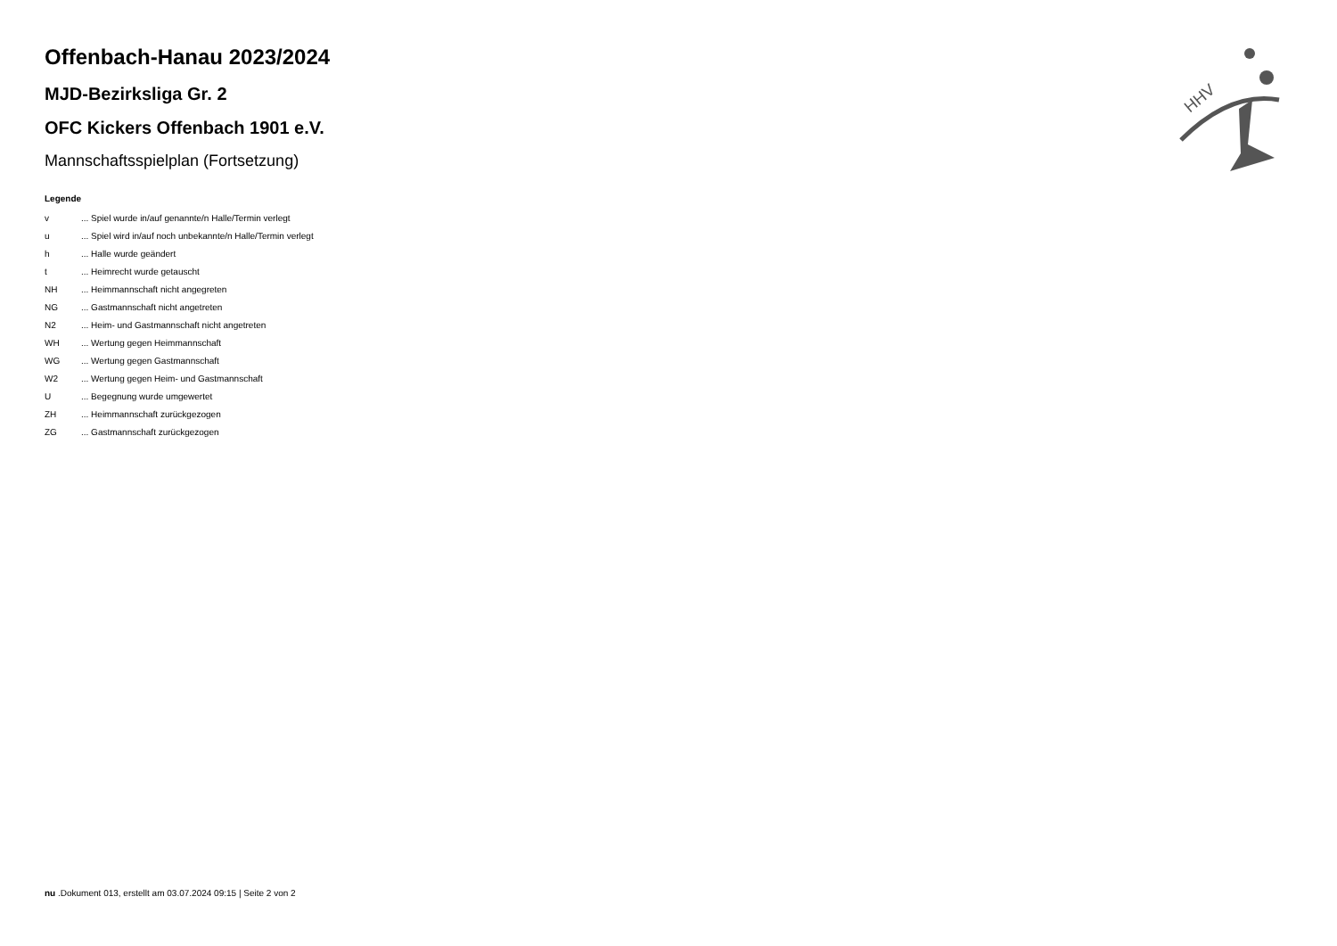HHV
Offenbach-Hanau 2023/2024
MJD-Bezirksliga Gr. 2
OFC Kickers Offenbach 1901 e.V.
Mannschaftsspielplan (Fortsetzung)
Legende
| v | ... Spiel wurde in/auf genannte/n Halle/Termin verlegt |
| u | ... Spiel wird in/auf noch unbekannte/n Halle/Termin verlegt |
| h | ... Halle wurde geändert |
| t | ... Heimrecht wurde getauscht |
| NH | ... Heimmannschaft nicht angegreten |
| NG | ... Gastmannschaft nicht angetreten |
| N2 | ... Heim- und Gastmannschaft nicht angetreten |
| WH | ... Wertung gegen Heimmannschaft |
| WG | ... Wertung gegen Gastmannschaft |
| W2 | ... Wertung gegen Heim- und Gastmannschaft |
| U | ... Begegnung wurde umgewertet |
| ZH | ... Heimmannschaft zurückgezogen |
| ZG | ... Gastmannschaft zurückgezogen |
nu .Dokument 013, erstellt am 03.07.2024 09:15 | Seite 2 von 2